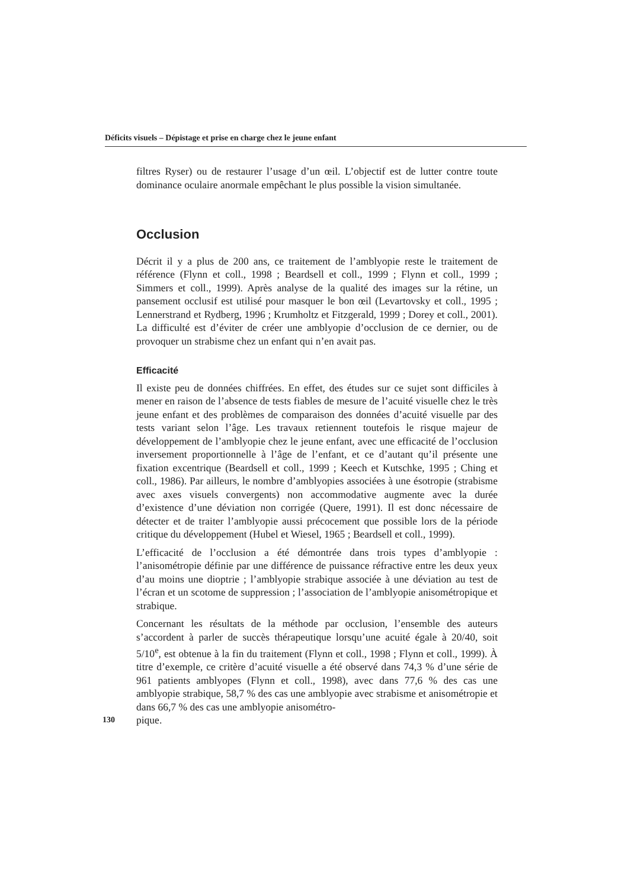Déficits visuels – Dépistage et prise en charge chez le jeune enfant
filtres Ryser) ou de restaurer l’usage d’un œil. L’objectif est de lutter contre toute dominance oculaire anormale empêchant le plus possible la vision simultanée.
Occlusion
Décrit il y a plus de 200 ans, ce traitement de l’amblyopie reste le traitement de référence (Flynn et coll., 1998 ; Beardsell et coll., 1999 ; Flynn et coll., 1999 ; Simmers et coll., 1999). Après analyse de la qualité des images sur la rétine, un pansement occlusif est utilisé pour masquer le bon œil (Levartovsky et coll., 1995 ; Lennerstrand et Rydberg, 1996 ; Krumholtz et Fitzgerald, 1999 ; Dorey et coll., 2001). La difficulté est d’éviter de créer une amblyopie d’occlusion de ce dernier, ou de provoquer un strabisme chez un enfant qui n’en avait pas.
Efficacité
Il existe peu de données chiffrées. En effet, des études sur ce sujet sont difficiles à mener en raison de l’absence de tests fiables de mesure de l’acuité visuelle chez le très jeune enfant et des problèmes de comparaison des données d’acuité visuelle par des tests variant selon l’âge. Les travaux retiennent toutefois le risque majeur de développement de l’amblyopie chez le jeune enfant, avec une efficacité de l’occlusion inversement proportionnelle à l’âge de l’enfant, et ce d’autant qu’il présente une fixation excentrique (Beardsell et coll., 1999 ; Keech et Kutschke, 1995 ; Ching et coll., 1986). Par ailleurs, le nombre d’amblyopies associées à une ésotropie (strabisme avec axes visuels convergents) non accommodative augmente avec la durée d’existence d’une déviation non corrigée (Quere, 1991). Il est donc nécessaire de détecter et de traiter l’amblyopie aussi précocement que possible lors de la période critique du développement (Hubel et Wiesel, 1965 ; Beardsell et coll., 1999).
L’efficacité de l’occlusion a été démontrée dans trois types d’amblyopie : l’anisométropie définie par une différence de puissance réfractive entre les deux yeux d’au moins une dioptrie ; l’amblyopie strabique associée à une déviation au test de l’écran et un scotome de suppression ; l’association de l’amblyopie anisométropique et strabique.
Concernant les résultats de la méthode par occlusion, l’ensemble des auteurs s’accordent à parler de succès thérapeutique lorsqu’une acuité égale à 20/40, soit 5/10<sup>e</sup>, est obtenue à la fin du traitement (Flynn et coll., 1998 ; Flynn et coll., 1999). À titre d’exemple, ce critère d’acuité visuelle a été observé dans 74,3 % d’une série de 961 patients amblyopes (Flynn et coll., 1998), avec dans 77,6 % des cas une amblyopie strabique, 58,7 % des cas une amblyopie avec strabisme et anisométropie et dans 66,7 % des cas une amblyopie anisométro-
130 pique.